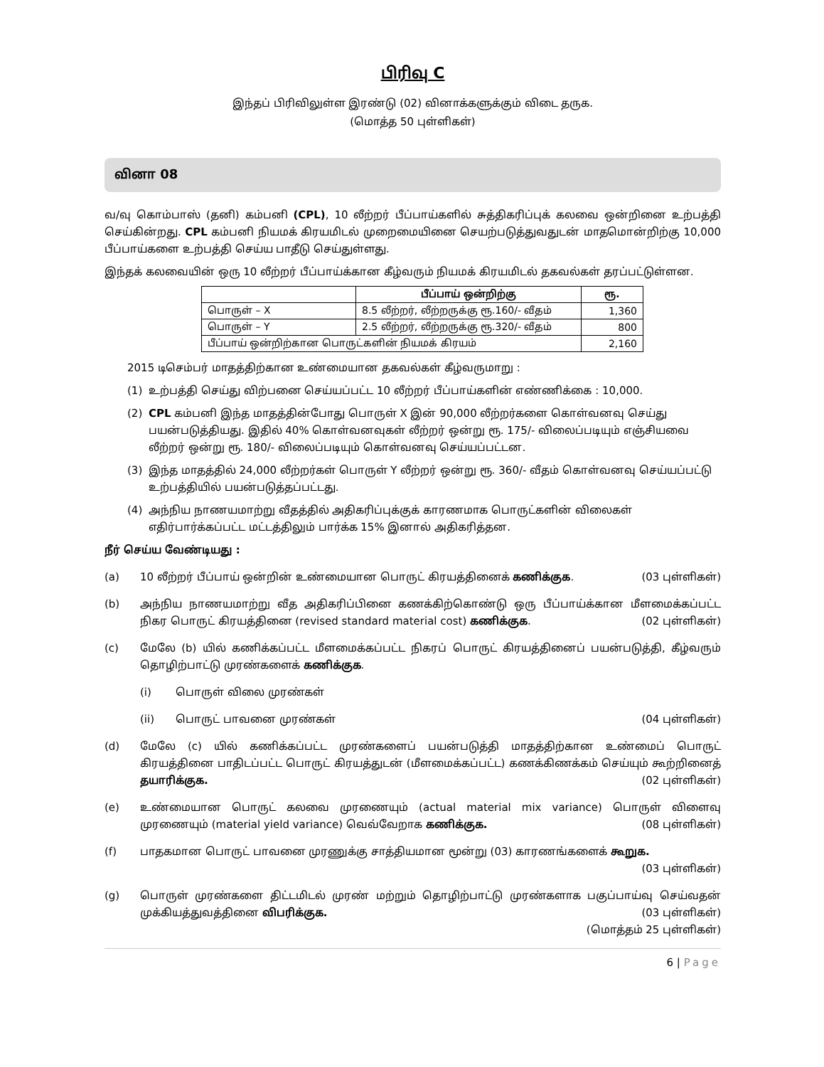பிரிவு C
இந்தப் பிரிவிலுள்ள இரண்டு (02) வினாக்களுக்கும் விடை தருக.
(மொத்த 50 புள்ளிகள்)
வினா 08
வ/வு கொம்பாஸ் (தனி) கம்பனி (CPL), 10 லீற்றர் பீப்பாய்களில் சுத்திகரிப்புக் கலவை ஒன்றினை உற்பத்தி செய்கின்றது. CPL கம்பனி நியமக் கிரயமிடல் முறைமையினை செயற்படுத்துவதுடன் மாதமொன்றிற்கு 10,000 பீப்பாய்களை உற்பத்தி செய்ய பாதீடு செய்துள்ளது.
இந்தக் கலவையின் ஒரு 10 லீற்றர் பீப்பாய்க்கான கீழ்வரும் நியமக் கிரயமிடல் தகவல்கள் தரப்பட்டுள்ளன.
| | பீப்பாய் ஒன்றிற்கு | ரூ. |
| --- | --- | --- |
| பொருள் – X | 8.5 லீற்றர், லீற்றருக்கு ரூ.160/- வீதம் | 1,360 |
| பொருள் – Y | 2.5 லீற்றர், லீற்றருக்கு ரூ.320/- வீதம் | 800 |
| பீப்பாய் ஒன்றிற்கான பொருட்களின் நியமக் கிரயம் | | 2,160 |
2015 டிசெம்பர் மாதத்திற்கான உண்மையான தகவல்கள் கீழ்வருமாறு :
(1) உற்பத்தி செய்து விற்பனை செய்யப்பட்ட 10 லீற்றர் பீப்பாய்களின் எண்ணிக்கை : 10,000.
(2) CPL கம்பனி இந்த மாதத்தின்போது பொருள் X இன் 90,000 லீற்றர்களை கொள்வனவு செய்து பயன்படுத்தியது. இதில் 40% கொள்வனவுகள் லீற்றர் ஒன்று ரூ. 175/- விலைப்படியும் எஞ்சியவை லீற்றர் ஒன்று ரூ. 180/- விலைப்படியும் கொள்வனவு செய்யப்பட்டன.
(3) இந்த மாதத்தில் 24,000 லீற்றர்கள் பொருள் Y லீற்றர் ஒன்று ரூ. 360/- வீதம் கொள்வனவு செய்யப்பட்டு உற்பத்தியில் பயன்படுத்தப்பட்டது.
(4) அந்நிய நாணயமாற்று வீதத்தில் அதிகரிப்புக்குக் காரணமாக பொருட்களின் விலைகள் எதிர்பார்க்கப்பட்ட மட்டத்திலும் பார்க்க 15% இனால் அதிகரித்தன.
நீர் செய்ய வேண்டியது :
(a) 10 லீற்றர் பீப்பாய் ஒன்றின் உண்மையான பொருட் கிரயத்தினைக் கணிக்குக. (03 புள்ளிகள்)
(b) அந்நிய நாணயமாற்று வீத அதிகரிப்பினை கணக்கிற்கொண்டு ஒரு பீப்பாய்க்கான மீளமைக்கப்பட்ட நிகர பொருட் கிரயத்தினை (revised standard material cost) கணிக்குக. (02 புள்ளிகள்)
(c) மேலே (b) யில் கணிக்கப்பட்ட மீளமைக்கப்பட்ட நிகரப் பொருட் கிரயத்தினைப் பயன்படுத்தி, கீழ்வரும் தொழிற்பாட்டு முரண்களைக் கணிக்குக.
(i) பொருள் விலை முரண்கள்
(ii) பொருட் பாவனை முரண்கள் (04 புள்ளிகள்)
(d) மேலே (c) யில் கணிக்கப்பட்ட முரண்களைப் பயன்படுத்தி மாதத்திற்கான உண்மைப் பொருட் கிரயத்தினை பாதிடப்பட்ட பொருட் கிரயத்துடன் (மீளமைக்கப்பட்ட) கணக்கிணக்கம் செய்யும் கூற்றினைத் தயாரிக்குக. (02 புள்ளிகள்)
(e) உண்மையான பொருட் கலவை முரணையும் (actual material mix variance) பொருள் விளைவு முரணையும் (material yield variance) வெவ்வேறாக கணிக்குக. (08 புள்ளிகள்)
(f) பாதகமான பொருட் பாவனை முரணுக்கு சாத்தியமான மூன்று (03) காரணங்களைக் கூறுக.
(03 புள்ளிகள்)
(g) பொருள் முரண்களை திட்டமிடல் முரண் மற்றும் தொழிற்பாட்டு முரண்களாக பகுப்பாய்வு செய்வதன் முக்கியத்துவத்தினை விபரிக்குக. (03 புள்ளிகள்)
(மொத்தம் 25 புள்ளிகள்)
6 | Page